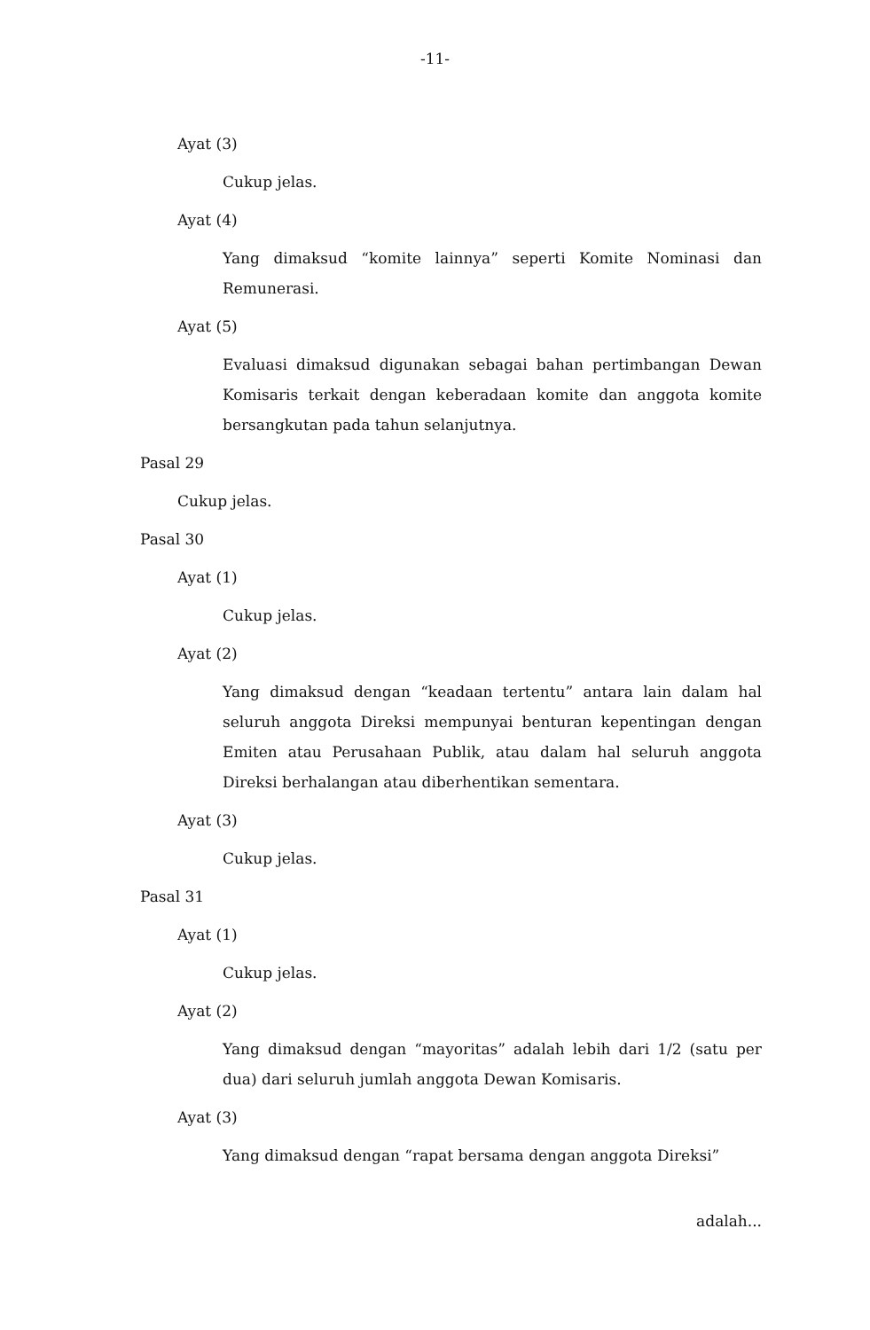-11-
Ayat (3)
Cukup jelas.
Ayat (4)
Yang dimaksud “komite lainnya” seperti Komite Nominasi dan Remunerasi.
Ayat (5)
Evaluasi dimaksud digunakan sebagai bahan pertimbangan Dewan Komisaris terkait dengan keberadaan komite dan anggota komite bersangkutan pada tahun selanjutnya.
Pasal 29
Cukup jelas.
Pasal 30
Ayat (1)
Cukup jelas.
Ayat (2)
Yang dimaksud dengan “keadaan tertentu” antara lain dalam hal seluruh anggota Direksi mempunyai benturan kepentingan dengan Emiten atau Perusahaan Publik, atau dalam hal seluruh anggota Direksi berhalangan atau diberhentikan sementara.
Ayat (3)
Cukup jelas.
Pasal 31
Ayat (1)
Cukup jelas.
Ayat (2)
Yang dimaksud dengan “mayoritas” adalah lebih dari 1/2 (satu per dua) dari seluruh jumlah anggota Dewan Komisaris.
Ayat (3)
Yang dimaksud dengan “rapat bersama dengan anggota Direksi”
adalah...